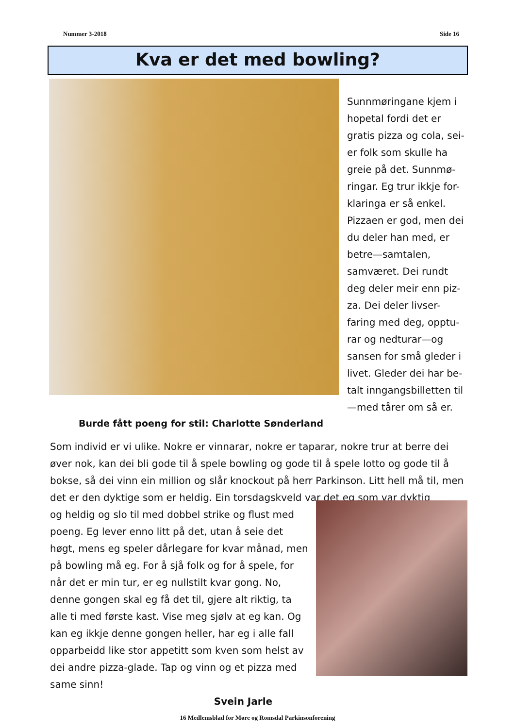Nummer 3-2018 Side 16
Kva er det med bowling?
Sunnmøringane kjem i hopetal fordi det er gratis pizza og cola, sei-er folk som skulle ha greie på det. Sunnmø-ringar. Eg trur ikkje for-klaringa er så enkel. Pizzaen er god, men dei du deler han med, er betre—samtalen, samværet. Dei rundt deg deler meir enn piz-za. Dei deler livser-faring med deg, opptu-rar og nedturar—og sansen for små gleder i livet. Gleder dei har be-talt inngangsbilletten til—med tårer om så er.
Burde fått poeng for stil: Charlotte Sønderland
Som individ er vi ulike. Nokre er vinnarar, nokre er taparar, nokre trur at berre dei øver nok, kan dei bli gode til å spele bowling og gode til å spele lotto og gode til å bokse, så dei vinn ein million og slår knockout på herr Parkinson. Litt hell må til, men det er den dyktige som er heldig. Ein torsdagskveld var det eg som var dyktig
og heldig og slo til med dobbel strike og flust med poeng. Eg lever enno litt på det, utan å seie det høgt, mens eg speler dårlegare for kvar månad, men på bowling må eg. For å sjå folk og for å spele, for når det er min tur, er eg nullstilt kvar gong. No, denne gongen skal eg få det til, gjere alt riktig, ta alle ti med første kast. Vise meg sjølv at eg kan. Og kan eg ikkje denne gongen heller, har eg i alle fall opparbeidd like stor appetitt som kven som helst av dei andre pizza-glade. Tap og vinn og et pizza med same sinn!
Svein Jarle
16 Medlemsblad for Møre og Romsdal Parkinsonforening